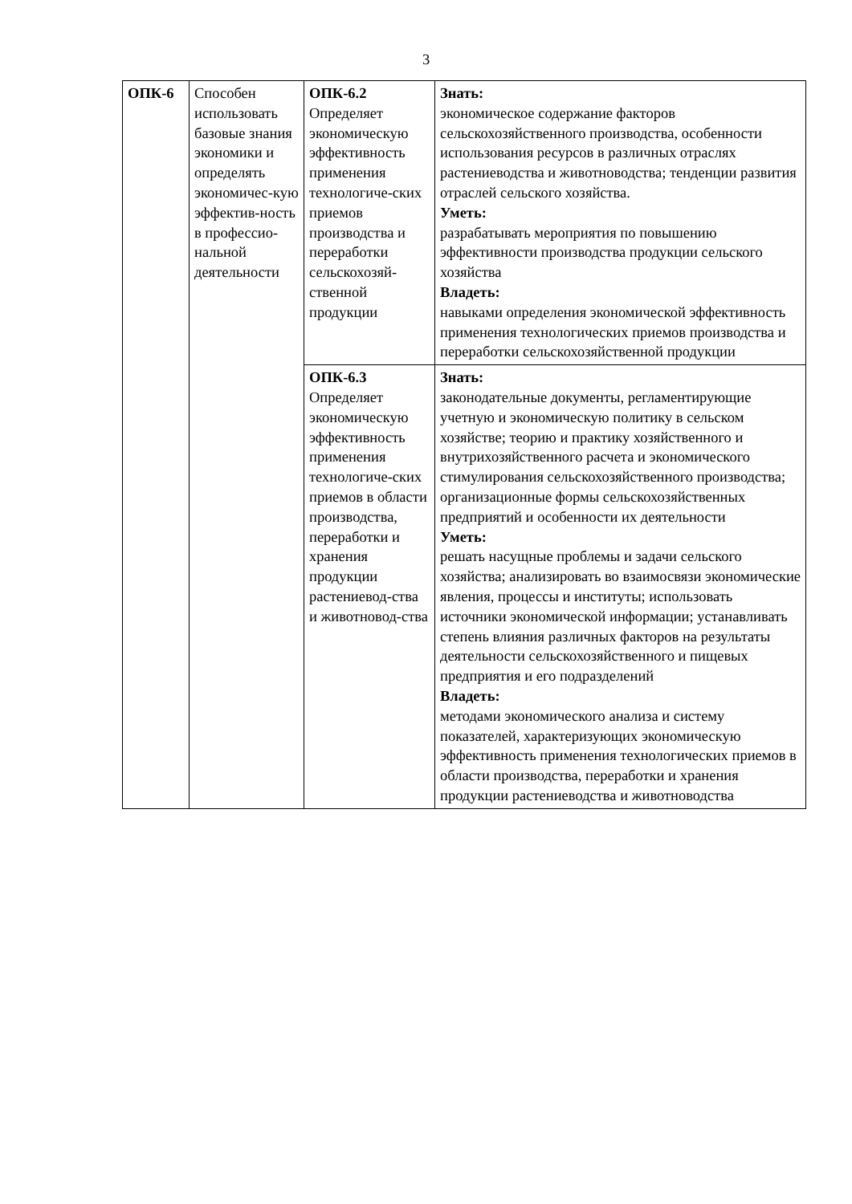3
| ОПК-6 | Способен использовать базовые знания экономики и определять экономичес-кую эффектив-ность в профессио-нальной деятельности | ОПК-6.2 Определяет экономическую эффективность применения технологиче-ских приемов производства и переработки сельскохозяй-ственной продукции | Знать: экономическое содержание факторов сельскохозяйственного производства, особенности использования ресурсов в различных отраслях растениеводства и животноводства; тенденции развития отраслей сельского хозяйства. Уметь: разрабатывать мероприятия по повышению эффективности производства продукции сельского хозяйства Владеть: навыками определения экономической эффективность применения технологических приемов производства и переработки сельскохозяйственной продукции |
| | | ОПК-6.3 Определяет экономическую эффективность применения технологиче-ских приемов в области производства, переработки и хранения продукции растениевод-ства и животновод-ства | Знать: законодательные документы, регламентирующие учетную и экономическую политику в сельском хозяйстве; теорию и практику хозяйственного и внутрихозяйственного расчета и экономического стимулирования сельскохозяйственного производства; организационные формы сельскохозяйственных предприятий и особенности их деятельности Уметь: решать насущные проблемы и задачи сельского хозяйства; анализировать во взаимосвязи экономические явления, процессы и институты; использовать источники экономической информации; устанавливать степень влияния различных факторов на результаты деятельности сельскохозяйственного и пищевых предприятия и его подразделений Владеть: методами экономического анализа и систему показателей, характеризующих экономическую эффективность применения технологических приемов в области производства, переработки и хранения продукции растениеводства и животноводства |